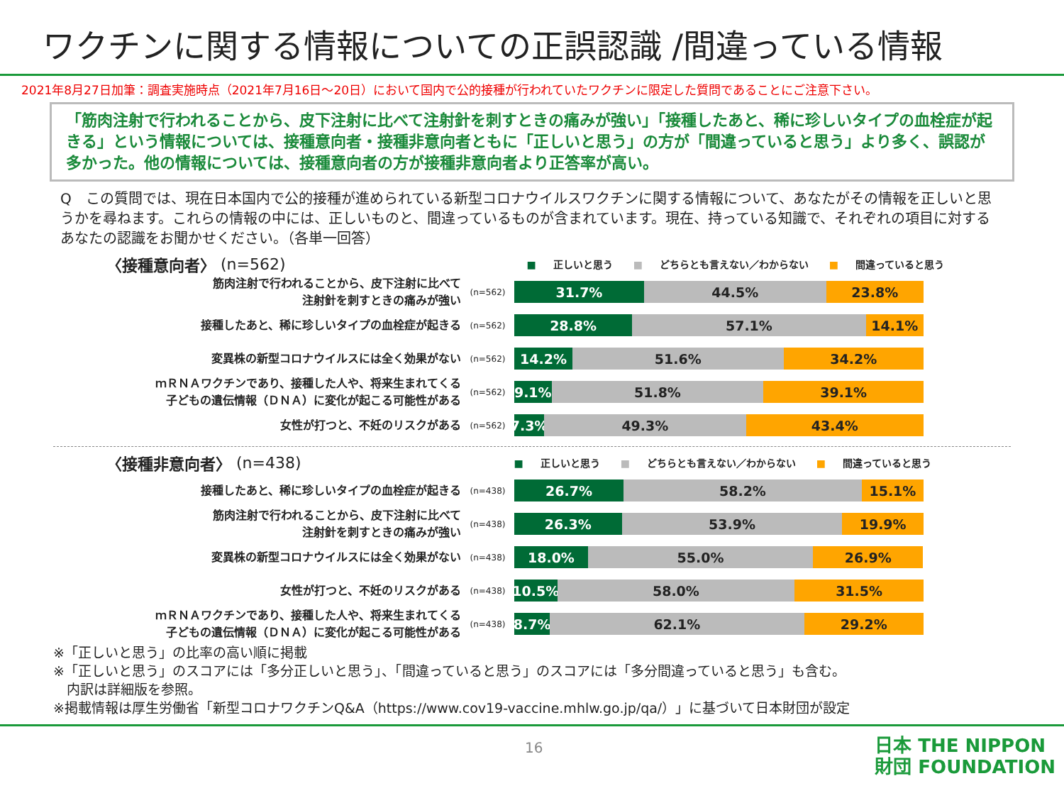ワクチンに関する情報についての正誤認識 /間違っている情報
2021年8月27日加筆：調査実施時点（2021年7月16日～20日）において国内で公的接種が行われていたワクチンに限定した質問であることにご注意下さい。
「筋肉注射で行われることから、皮下注射に比べて注射針を刺すときの痛みが強い」「接種したあと、稀に珍しいタイプの血栓症が起きる」という情報については、接種意向者・接種非意向者ともに「正しいと思う」の方が「間違っていると思う」より多く、誤認が多かった。他の情報については、接種意向者の方が接種非意向者より正答率が高い。
Q　この質問では、現在日本国内で公的接種が進められている新型コロナウイルスワクチンに関する情報について、あなたがその情報を正しいと思うかを尋ねます。これらの情報の中には、正しいものと、間違っているものが含まれています。現在、持っている知識で、それぞれの項目に対するあなたの認識をお聞かせください。（各単一回答）
〈接種意向者〉 (n=562)
■ 正しいと思う ■ どちらとも言えない／わからない ■ 間違っていると思う
筋肉注射で行われることから、皮下注射に比べて
注射針を刺すときの痛みが強い
(n=562)
31.7% 44.5% 23.8%
接種したあと、稀に珍しいタイプの血栓症が起きる
(n=562)
28.8% 57.1% 14.1%
変異株の新型コロナウイルスには全く効果がない
(n=562)
14.2% 51.6% 34.2%
ｍＲＮＡワクチンであり、接種した人や、将来生まれてくる
子どもの遺伝情報（ＤＮＡ）に変化が起こる可能性がある
(n=562)
9.1% 51.8% 39.1%
女性が打つと、不妊のリスクがある
(n=562)
7.3% 49.3% 43.4%
〈接種非意向者〉 (n=438)
■ 正しいと思う ■ どちらとも言えない／わからない ■ 間違っていると思う
接種したあと、稀に珍しいタイプの血栓症が起きる
(n=438)
26.7% 58.2% 15.1%
筋肉注射で行われることから、皮下注射に比べて
注射針を刺すときの痛みが強い
(n=438)
26.3% 53.9% 19.9%
変異株の新型コロナウイルスには全く効果がない
(n=438)
18.0% 55.0% 26.9%
女性が打つと、不妊のリスクがある
(n=438)
10.5% 58.0% 31.5%
ｍＲＮＡワクチンであり、接種した人や、将来生まれてくる
子どもの遺伝情報（ＤＮＡ）に変化が起こる可能性がある
(n=438)
8.7% 62.1% 29.2%
※「正しいと思う」の比率の高い順に掲載
※「正しいと思う」のスコアには「多分正しいと思う」、「間違っていると思う」のスコアには「多分間違っていると思う」も含む。
　内訳は詳細版を参照。
※掲載情報は厚生労働省「新型コロナワクチンQ&A（https://www.cov19-vaccine.mhlw.go.jp/qa/）」に基づいて日本財団が設定
16
日本 THE NIPPON
財団 FOUNDATION